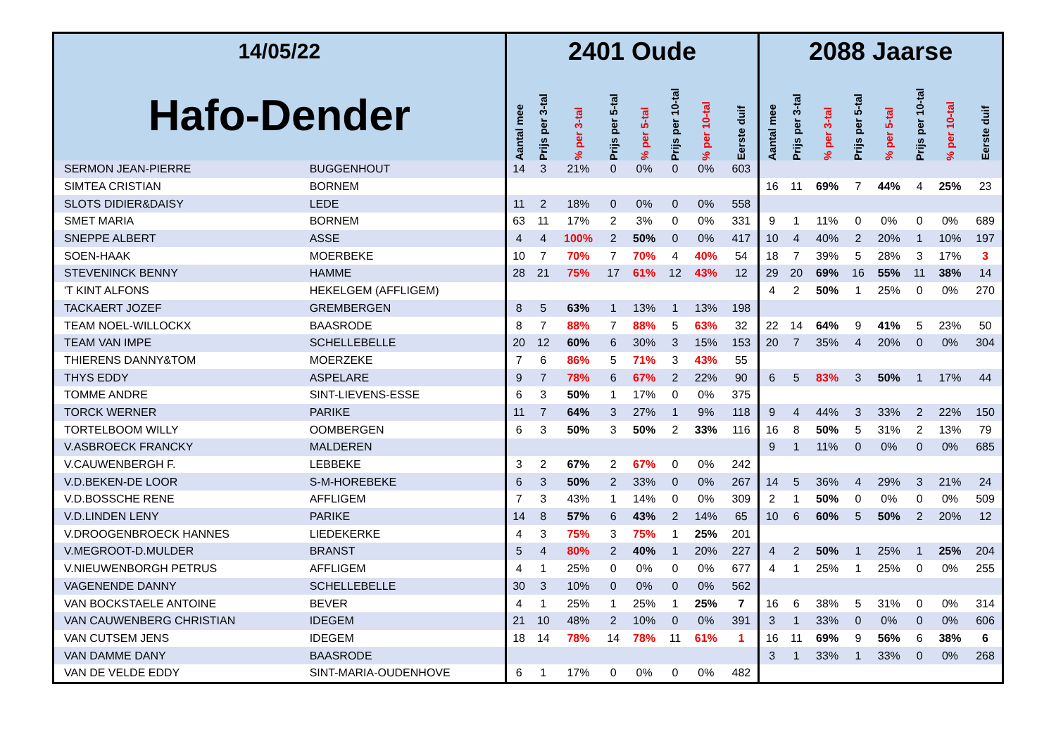| 14/05/22 | | 2401 Oude | | | | | | | | 2088 Jaarse | | | | | | | |
| --- | --- | --- | --- | --- | --- | --- | --- | --- | --- | --- | --- | --- | --- | --- | --- | --- | --- |
| Hafo-Dender | | Aantal mee | Prijs per 3-tal | % per 3-tal | Prijs per 5-tal | % per 5-tal | Prijs per 10-tal | % per 10-tal | Eerste duif | Aantal mee | Prijs per 3-tal | % per 3-tal | Prijs per 5-tal | % per 5-tal | Prijs per 10-tal | % per 10-tal | Eerste duif |
| SERMON JEAN-PIERRE | BUGGENHOUT | 14 | 3 | 21% | 0 | 0% | 0 | 0% | 603 | | | | | | | | |
| SIMTEA CRISTIAN | BORNEM | | | | | | | | | 16 | 11 | 69% | 7 | 44% | 4 | 25% | 23 |
| SLOTS DIDIER&DAISY | LEDE | 11 | 2 | 18% | 0 | 0% | 0 | 0% | 558 | | | | | | | | |
| SMET MARIA | BORNEM | 63 | 11 | 17% | 2 | 3% | 0 | 0% | 331 | 9 | 1 | 11% | 0 | 0% | 0 | 0% | 689 |
| SNEPPE ALBERT | ASSE | 4 | 4 | 100% | 2 | 50% | 0 | 0% | 417 | 10 | 4 | 40% | 2 | 20% | 1 | 10% | 197 |
| SOEN-HAAK | MOERBEKE | 10 | 7 | 70% | 7 | 70% | 4 | 40% | 54 | 18 | 7 | 39% | 5 | 28% | 3 | 17% | 3 |
| STEVENINCK BENNY | HAMME | 28 | 21 | 75% | 17 | 61% | 12 | 43% | 12 | 29 | 20 | 69% | 16 | 55% | 11 | 38% | 14 |
| 'T KINT ALFONS | HEKELGEM (AFFLIGEM) | | | | | | | | | 4 | 2 | 50% | 1 | 25% | 0 | 0% | 270 |
| TACKAERT JOZEF | GREMBERGEN | 8 | 5 | 63% | 1 | 13% | 1 | 13% | 198 | | | | | | | | |
| TEAM NOEL-WILLOCKX | BAASRODE | 8 | 7 | 88% | 7 | 88% | 5 | 63% | 32 | 22 | 14 | 64% | 9 | 41% | 5 | 23% | 50 |
| TEAM VAN IMPE | SCHELLEBELLE | 20 | 12 | 60% | 6 | 30% | 3 | 15% | 153 | 20 | 7 | 35% | 4 | 20% | 0 | 0% | 304 |
| THIERENS DANNY&TOM | MOERZEKE | 7 | 6 | 86% | 5 | 71% | 3 | 43% | 55 | | | | | | | | |
| THYS EDDY | ASPELARE | 9 | 7 | 78% | 6 | 67% | 2 | 22% | 90 | 6 | 5 | 83% | 3 | 50% | 1 | 17% | 44 |
| TOMME ANDRE | SINT-LIEVENS-ESSE | 6 | 3 | 50% | 1 | 17% | 0 | 0% | 375 | | | | | | | | |
| TORCK WERNER | PARIKE | 11 | 7 | 64% | 3 | 27% | 1 | 9% | 118 | 9 | 4 | 44% | 3 | 33% | 2 | 22% | 150 |
| TORTELBOOM WILLY | OOMBERGEN | 6 | 3 | 50% | 3 | 50% | 2 | 33% | 116 | 16 | 8 | 50% | 5 | 31% | 2 | 13% | 79 |
| V.ASBROECK FRANCKY | MALDEREN | | | | | | | | | 9 | 1 | 11% | 0 | 0% | 0 | 0% | 685 |
| V.CAUWENBERGH F. | LEBBEKE | 3 | 2 | 67% | 2 | 67% | 0 | 0% | 242 | | | | | | | | |
| V.D.BEKEN-DE LOOR | S-M-HOREBEKE | 6 | 3 | 50% | 2 | 33% | 0 | 0% | 267 | 14 | 5 | 36% | 4 | 29% | 3 | 21% | 24 |
| V.D.BOSSCHE RENE | AFFLIGEM | 7 | 3 | 43% | 1 | 14% | 0 | 0% | 309 | 2 | 1 | 50% | 0 | 0% | 0 | 0% | 509 |
| V.D.LINDEN LENY | PARIKE | 14 | 8 | 57% | 6 | 43% | 2 | 14% | 65 | 10 | 6 | 60% | 5 | 50% | 2 | 20% | 12 |
| V.DROOGENBROECK HANNES | LIEDEKERKE | 4 | 3 | 75% | 3 | 75% | 1 | 25% | 201 | | | | | | | | |
| V.MEGROOT-D.MULDER | BRANST | 5 | 4 | 80% | 2 | 40% | 1 | 20% | 227 | 4 | 2 | 50% | 1 | 25% | 1 | 25% | 204 |
| V.NIEUWENBORGH PETRUS | AFFLIGEM | 4 | 1 | 25% | 0 | 0% | 0 | 0% | 677 | 4 | 1 | 25% | 1 | 25% | 0 | 0% | 255 |
| VAGENENDE DANNY | SCHELLEBELLE | 30 | 3 | 10% | 0 | 0% | 0 | 0% | 562 | | | | | | | | |
| VAN BOCKSTAELE ANTOINE | BEVER | 4 | 1 | 25% | 1 | 25% | 1 | 25% | 7 | 16 | 6 | 38% | 5 | 31% | 0 | 0% | 314 |
| VAN CAUWENBERG CHRISTIAN | IDEGEM | 21 | 10 | 48% | 2 | 10% | 0 | 0% | 391 | 3 | 1 | 33% | 0 | 0% | 0 | 0% | 606 |
| VAN CUTSEM JENS | IDEGEM | 18 | 14 | 78% | 14 | 78% | 11 | 61% | 1 | 16 | 11 | 69% | 9 | 56% | 6 | 38% | 6 |
| VAN DAMME DANY | BAASRODE | | | | | | | | | 3 | 1 | 33% | 1 | 33% | 0 | 0% | 268 |
| VAN DE VELDE EDDY | SINT-MARIA-OUDENHOVE | 6 | 1 | 17% | 0 | 0% | 0 | 0% | 482 | | | | | | | | |